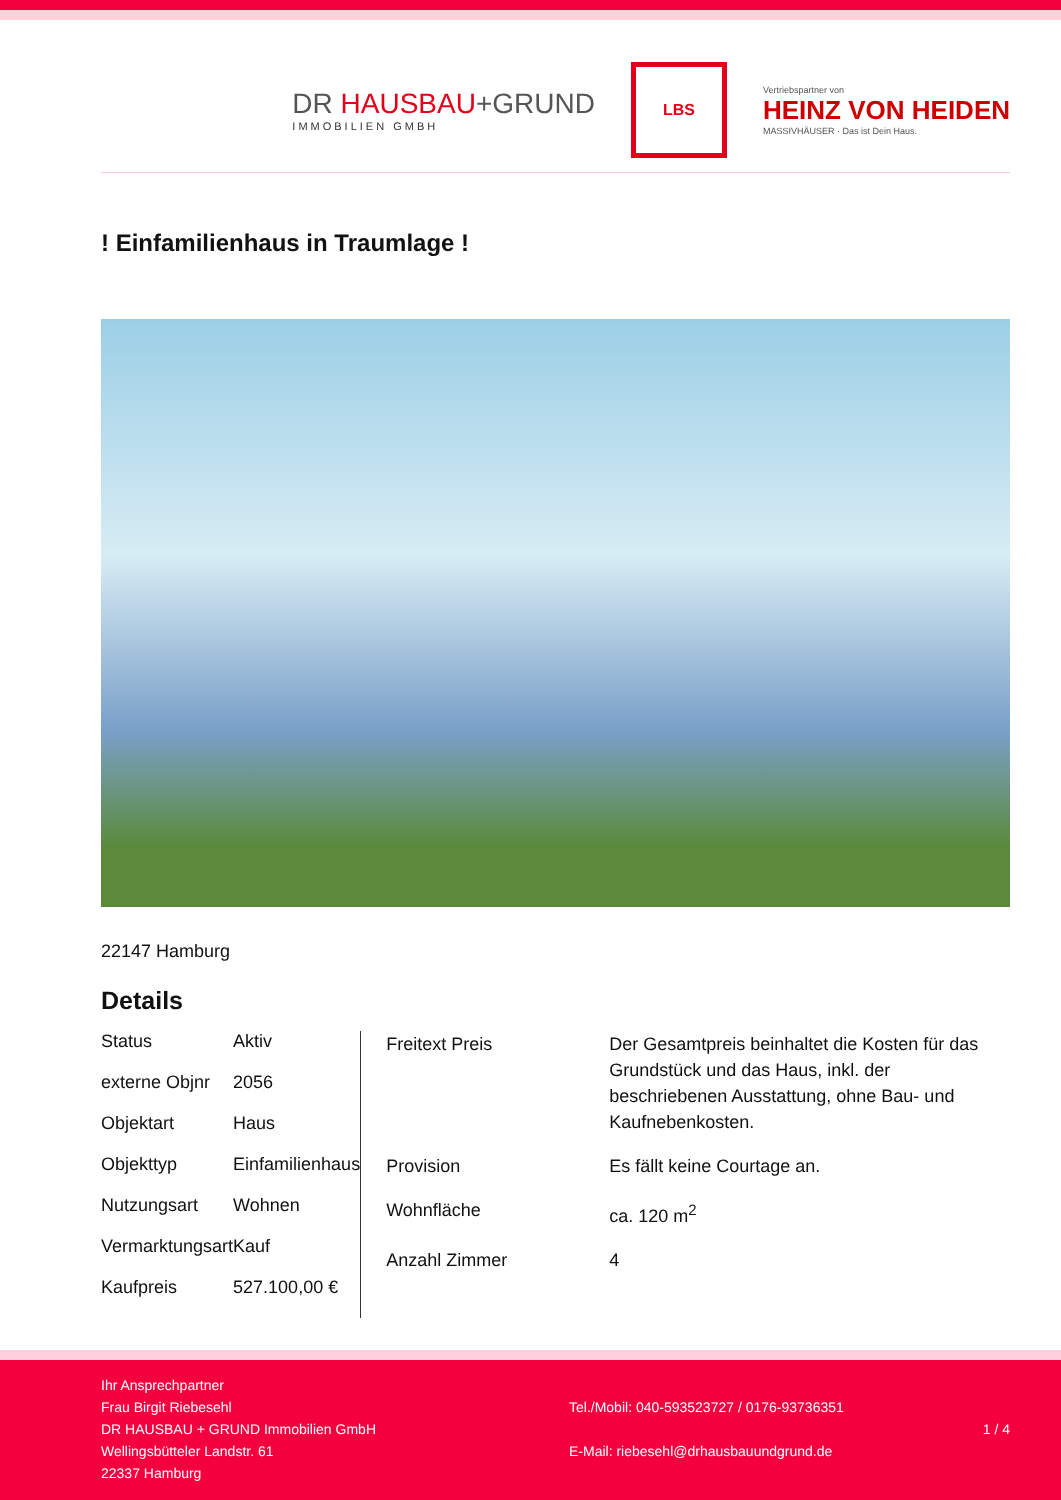DR HAUSBAU+GRUND
IMMOBILIEN GMBH
LBS
Vertriebspartner von
HEINZ VON HEIDEN
MASSIVHÄUSER · Das ist Dein Haus.
! Einfamilienhaus in Traumlage !
22147 Hamburg
Details
| Status | Aktiv |
| externe Objnr | 2056 |
| Objektart | Haus |
| Objekttyp | Einfamilienhaus |
| Nutzungsart | Wohnen |
| Vermarktungsart | Kauf |
| Kaufpreis | 527.100,00 € |
| Freitext Preis | Der Gesamtpreis beinhaltet die Kosten für das Grundstück und das Haus, inkl. der beschriebenen Ausstattung, ohne Bau- und Kaufnebenkosten. |
| Provision | Es fällt keine Courtage an. |
| Wohnfläche | ca. 120 m<sup>2</sup> |
| Anzahl Zimmer | 4 |
Ihr Ansprechpartner
Frau Birgit Riebesehl
DR HAUSBAU + GRUND Immobilien GmbH
Wellingsbütteler Landstr. 61
22337 Hamburg
Tel./Mobil: 040-593523727 / 0176-93736351
E-Mail: riebesehl@drhausbauundgrund.de
1 / 4